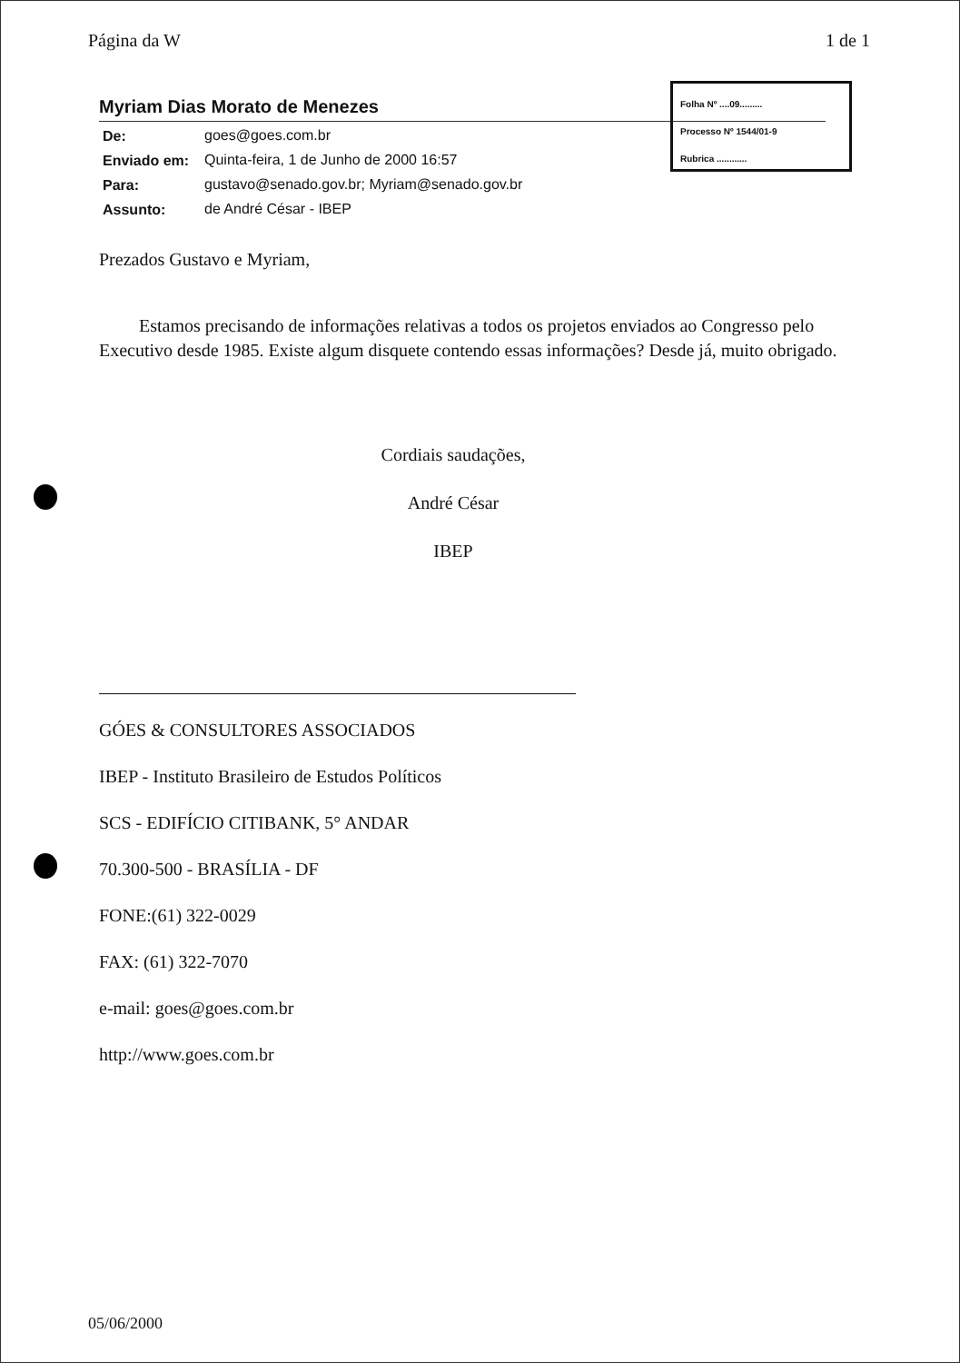Página da W 1 de 1
Folha Nº ....09.........
Processo Nº 1544/01-9
Rubrica ............
Myriam Dias Morato de Menezes
| De: | goes@goes.com.br |
| Enviado em: | Quinta-feira, 1 de Junho de 2000 16:57 |
| Para: | gustavo@senado.gov.br; Myriam@senado.gov.br |
| Assunto: | de André César - IBEP |
Prezados Gustavo e Myriam,
Estamos precisando de informações relativas a todos os projetos enviados ao Congresso pelo Executivo desde 1985. Existe algum disquete contendo essas informações? Desde já, muito obrigado.
Cordiais saudações,
André César
IBEP
GÓES & CONSULTORES ASSOCIADOS
IBEP - Instituto Brasileiro de Estudos Políticos
SCS - EDIFÍCIO CITIBANK, 5° ANDAR
70.300-500 - BRASÍLIA - DF
FONE:(61) 322-0029
FAX: (61) 322-7070
e-mail: goes@goes.com.br
http://www.goes.com.br
05/06/2000